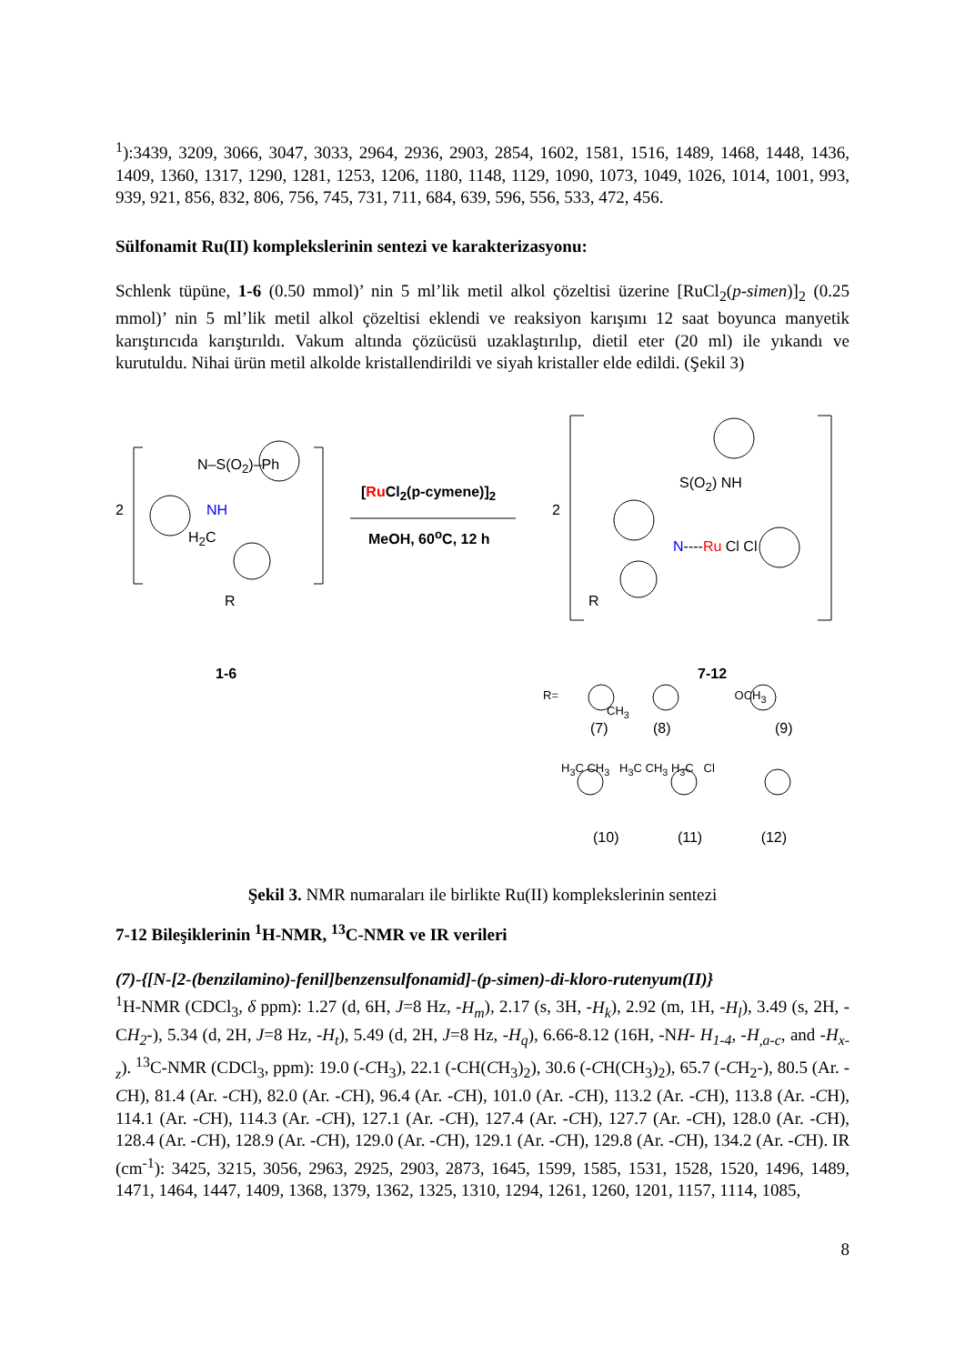<sup>1</sup>):3439, 3209, 3066, 3047, 3033, 2964, 2936, 2903, 2854, 1602, 1581, 1516, 1489, 1468, 1448, 1436, 1409, 1360, 1317, 1290, 1281, 1253, 1206, 1180, 1148, 1129, 1090, 1073, 1049, 1026, 1014, 1001, 993, 939, 921, 856, 832, 806, 756, 745, 731, 711, 684, 639, 596, 556, 533, 472, 456.
Sülfonamit Ru(II) komplekslerinin sentezi ve karakterizasyonu:
Schlenk tüpüne, 1-6 (0.50 mmol)’ nin 5 ml’lik metil alkol çözeltisi üzerine [RuCl<sub>2</sub>(p-simen)]<sub>2</sub> (0.25 mmol)’ nin 5 ml’lik metil alkol çözeltisi eklendi ve reaksiyon karışımı 12 saat boyunca manyetik karıştırıcıda karıştırıldı. Vakum altında çözücüsü uzaklaştırılıp, dietil eter (20 ml) ile yıkandı ve kurutuldu. Nihai ürün metil alkolde kristallendirildi ve siyah kristaller elde edildi. (Şekil 3)
2
N–S(O<sub>2</sub>)–Ph
NH
H<sub>2</sub>C
R
[Ru Cl<sub>2</sub>(p-cymene)]<sub>2</sub>
MeOH, 60<sup>o</sup>C, 12 h
2
S(O<sub>2</sub>) NH
N----Ru Cl Cl
R
1-6 7-12
R= OCH<sub>3</sub> CH<sub>3</sub>
(7) (8) (9)
H<sub>3</sub>C CH<sub>3</sub> H<sub>3</sub>C CH<sub>3</sub> H<sub>3</sub>C Cl
(10) (11) (12)
Şekil 3. NMR numaraları ile birlikte Ru(II) komplekslerinin sentezi
7-12 Bileşiklerinin <sup>1</sup>H-NMR, <sup>13</sup>C-NMR ve IR verileri
(7)-{[N-[2-(benzilamino)-fenil]benzensulfonamid]-(p-simen)-di-kloro-rutenyum(II)}
<sup>1</sup>H-NMR (CDCl<sub>3</sub>, δ ppm): 1.27 (d, 6H, J=8 Hz, -H<sub>m</sub>), 2.17 (s, 3H, -H<sub>k</sub>), 2.92 (m, 1H, -H<sub>l</sub>), 3.49 (s, 2H, -CH<sub>2</sub>-), 5.34 (d, 2H, J=8 Hz, -H<sub>t</sub>), 5.49 (d, 2H, J=8 Hz, -H<sub>q</sub>), 6.66-8.12 (16H, -NH- H<sub>1-4</sub>, -H<sub>,a-c</sub>, and -H<sub>x-z</sub>). <sup>13</sup>C-NMR (CDCl<sub>3</sub>, ppm): 19.0 (-CH<sub>3</sub>), 22.1 (-CH(CH<sub>3</sub>)<sub>2</sub>), 30.6 (-CH(CH<sub>3</sub>)<sub>2</sub>), 65.7 (-CH<sub>2</sub>-), 80.5 (Ar. -CH), 81.4 (Ar. -CH), 82.0 (Ar. -CH), 96.4 (Ar. -CH), 101.0 (Ar. -CH), 113.2 (Ar. -CH), 113.8 (Ar. -CH), 114.1 (Ar. -CH), 114.3 (Ar. -CH), 127.1 (Ar. -CH), 127.4 (Ar. -CH), 127.7 (Ar. -CH), 128.0 (Ar. -CH), 128.4 (Ar. -CH), 128.9 (Ar. -CH), 129.0 (Ar. -CH), 129.1 (Ar. -CH), 129.8 (Ar. -CH), 134.2 (Ar. -CH). IR (cm<sup>-1</sup>): 3425, 3215, 3056, 2963, 2925, 2903, 2873, 1645, 1599, 1585, 1531, 1528, 1520, 1496, 1489, 1471, 1464, 1447, 1409, 1368, 1379, 1362, 1325, 1310, 1294, 1261, 1260, 1201, 1157, 1114, 1085,
8